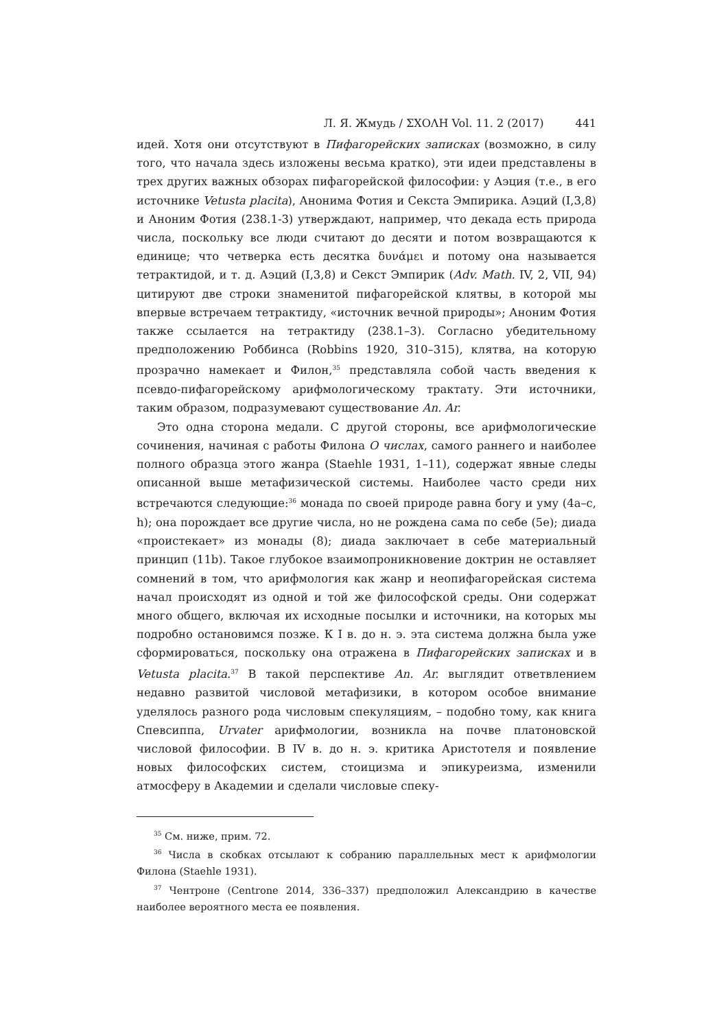Л. Я. Жмудь / ΣΧΟΛΗ Vol. 11. 2 (2017) 441
идей. Хотя они отсутствуют в Пифагорейских записках (возможно, в силу того, что начала здесь изложены весьма кратко), эти идеи представлены в трех других важных обзорах пифагорейской философии: у Аэция (т.е., в его источнике Vetusta placita), Анонима Фотия и Секста Эмпирика. Аэций (I,3,8) и Аноним Фотия (238.1-3) утверждают, например, что декада есть природа числа, поскольку все люди считают до десяти и потом возвращаются к единице; что четверка есть десятка δυνάμει и потому она называется тетрактидой, и т. д. Аэций (I,3,8) и Секст Эмпирик (Adv. Math. IV, 2, VII, 94) цитируют две строки знаменитой пифагорейской клятвы, в которой мы впервые встречаем тетрактиду, «источник вечной природы»; Аноним Фотия также ссылается на тетрактиду (238.1–3). Согласно убедительному предположению Роббинса (Robbins 1920, 310–315), клятва, на которую прозрачно намекает и Филон,<sup>35</sup> представляла собой часть введения к псевдо-пифагорейскому арифмологическому трактату. Эти источники, таким образом, подразумевают существование An. Ar.
Это одна сторона медали. С другой стороны, все арифмологические сочинения, начиная с работы Филона О числах, самого раннего и наиболее полного образца этого жанра (Staehle 1931, 1–11), содержат явные следы описанной выше метафизической системы. Наиболее часто среди них встречаются следующие:<sup>36</sup> монада по своей природе равна богу и уму (4a–c, h); она порождает все другие числа, но не рождена сама по себе (5e); диада «проистекает» из монады (8); диада заключает в себе материальный принцип (11b). Такое глубокое взаимопроникновение доктрин не оставляет сомнений в том, что арифмология как жанр и неопифагорейская система начал происходят из одной и той же философской среды. Они содержат много общего, включая их исходные посылки и источники, на которых мы подробно остановимся позже. К I в. до н. э. эта система должна была уже сформироваться, поскольку она отражена в Пифагорейских записках и в Vetusta placita.<sup>37</sup> В такой перспективе An. Ar. выглядит ответвлением недавно развитой числовой метафизики, в котором особое внимание уделялось разного рода числовым спекуляциям, – подобно тому, как книга Спевсиппа, Urvater арифмологии, возникла на почве платоновской числовой философии. В IV в. до н. э. критика Аристотеля и появление новых философских систем, стоицизма и эпикуреизма, изменили атмосферу в Академии и сделали числовые спеку-
<sup>35</sup> См. ниже, прим. 72.
<sup>36</sup> Числа в скобках отсылают к собранию параллельных мест к арифмологии Филона (Staehle 1931).
<sup>37</sup> Чентроне (Centrone 2014, 336–337) предположил Александрию в качестве наиболее вероятного места ее появления.